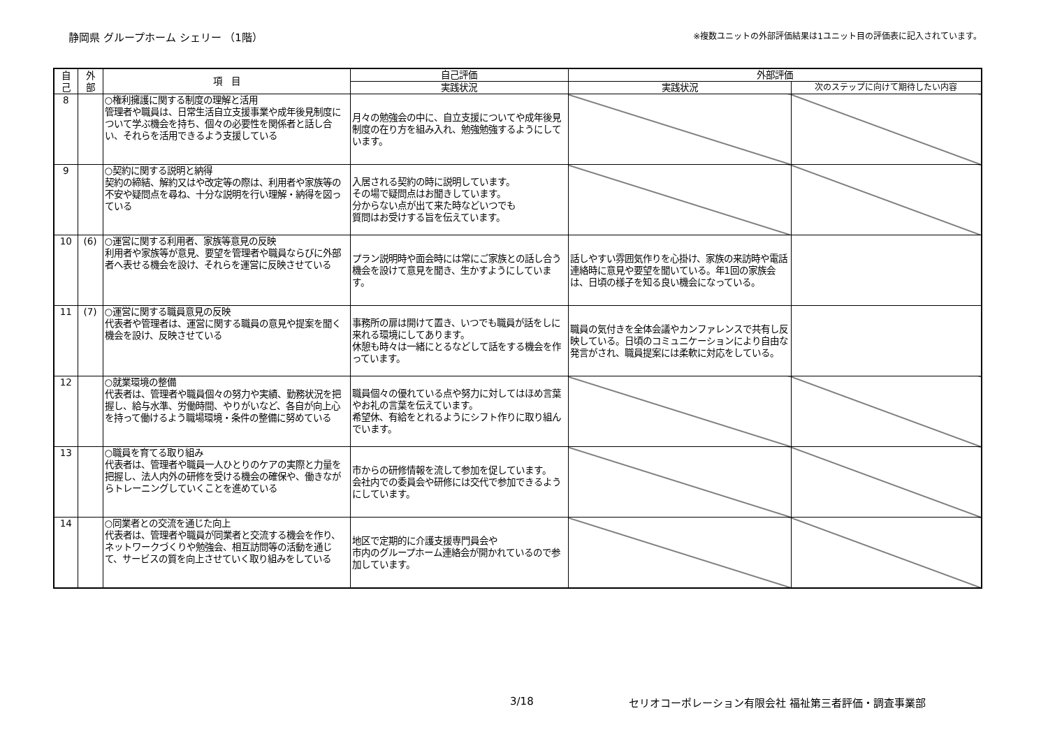静岡県 グループホーム シェリー （1階）
※複数ユニットの外部評価結果は1ユニット目の評価表に記入されています。
| 自 己 | 外 部 | 項 目 | 自己評価 | 外部評価 | |
| --- | --- | --- | --- | --- | --- |
| | | | 実践状況 | 実践状況 | 次のステップに向けて期待したい内容 |
| 8 | | ○権利擁護に関する制度の理解と活用 管理者や職員は、日常生活自立支援事業や成年後見制度について学ぶ機会を持ち、個々の必要性を関係者と話し合い、それらを活用できるよう支援している | 月々の勉強会の中に、自立支援についてや成年後見制度の在り方を組み入れ、勉強勉強するようにしています。 | | |
| 9 | | ○契約に関する説明と納得 契約の締結、解約又はや改定等の際は、利用者や家族等の不安や疑問点を尋ね、十分な説明を行い理解・納得を図っている | 入居される契約の時に説明しています。 その場で疑問点はお聞きしています。 分からない点が出て来た時などいつでも 質問はお受けする旨を伝えています。 | | |
| 10 | (6) | ○運営に関する利用者、家族等意見の反映 利用者や家族等が意見、要望を管理者や職員ならびに外部者へ表せる機会を設け、それらを運営に反映させている | プラン説明時や面会時には常にご家族との話し合う機会を設けて意見を聞き、生かすようにしています。 | 話しやすい雰囲気作りを心掛け、家族の来訪時や電話連絡時に意見や要望を聞いている。年1回の家族会は、日頃の様子を知る良い機会になっている。 | |
| 11 | (7) | ○運営に関する職員意見の反映 代表者や管理者は、運営に関する職員の意見や提案を聞く機会を設け、反映させている | 事務所の扉は開けて置き、いつでも職員が話をしに来れる環境にしてあります。 休憩も時々は一緒にとるなどして話をする機会を作っています。 | 職員の気付きを全体会議やカンファレンスで共有し反映している。日頃のコミュニケーションにより自由な発言がされ、職員提案には柔軟に対応をしている。 | |
| 12 | | ○就業環境の整備 代表者は、管理者や職員個々の努力や実績、勤務状況を把握し、給与水準、労働時間、やりがいなど、各自が向上心を持って働けるよう職場環境・条件の整備に努めている | 職員個々の優れている点や努力に対してはほめ言葉やお礼の言葉を伝えています。 希望休、有給をとれるようにシフト作りに取り組んでいます。 | | |
| 13 | | ○職員を育てる取り組み 代表者は、管理者や職員一人ひとりのケアの実際と力量を把握し、法人内外の研修を受ける機会の確保や、働きながらトレーニングしていくことを進めている | 市からの研修情報を流して参加を促しています。 会社内での委員会や研修には交代で参加できるようにしています。 | | |
| 14 | | ○同業者との交流を通じた向上 代表者は、管理者や職員が同業者と交流する機会を作り、ネットワークづくりや勉強会、相互訪問等の活動を通じて、サービスの質を向上させていく取り組みをしている | 地区で定期的に介護支援専門員会や 市内のグループホーム連絡会が開かれているので参加しています。 | | |
3/18 セリオコーポレーション有限会社 福祉第三者評価・調査事業部